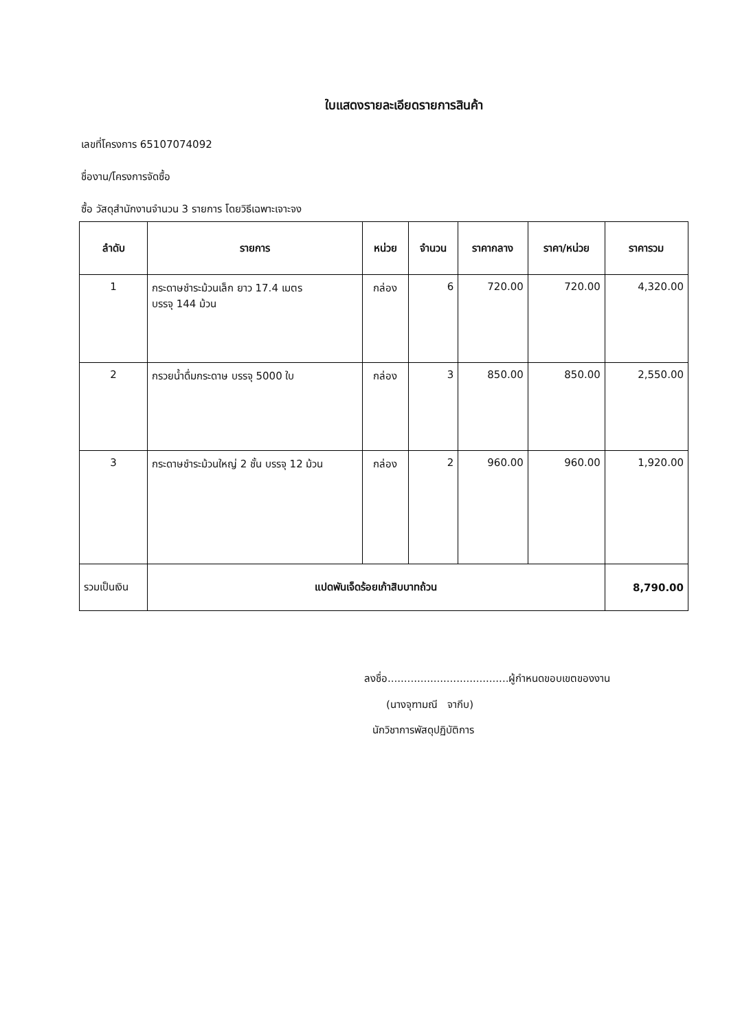ใบแสดงรายละเอียดรายการสินค้า
เลขที่โครงการ 65107074092
ชื่องาน/โครงการจัดซื้อ
ซื้อ วัสดุสำนักงานจำนวน 3 รายการ โดยวิธีเฉพาะเจาะจง
| ลำดับ | รายการ | หน่วย | จำนวน | ราคากลาง | ราคา/หน่วย | ราคารวม |
| --- | --- | --- | --- | --- | --- | --- |
| 1 | กระดาษชำระม้วนเล็ก ยาว 17.4 เมตร บรรจุ 144 ม้วน | กล่อง | 6 | 720.00 | 720.00 | 4,320.00 |
| 2 | กรวยน้ำดื่มกระดาษ บรรจุ 5000 ใบ | กล่อง | 3 | 850.00 | 850.00 | 2,550.00 |
| 3 | กระดาษชำระม้วนใหญ่ 2 ชั้น บรรจุ 12 ม้วน | กล่อง | 2 | 960.00 | 960.00 | 1,920.00 |
| รวมเป็นเงิน | แปดพันเจ็ดร้อยเก้าสิบบาทถ้วน | | | | | 8,790.00 |
ลงชื่อ.....................................ผู้กำหนดขอบเขตของงาน
(นางจุฑามณี จากีบ)
นักวิชาการพัสดุปฏิบัติการ